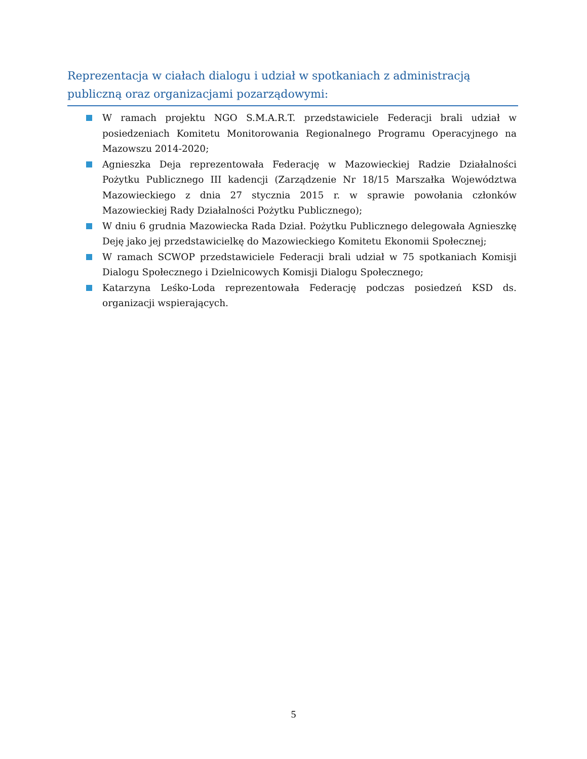Reprezentacja w ciałach dialogu i udział w spotkaniach z administracją publiczną oraz organizacjami pozarządowymi:
W ramach projektu NGO S.M.A.R.T. przedstawiciele Federacji brali udział w posiedzeniach Komitetu Monitorowania Regionalnego Programu Operacyjnego na Mazowszu 2014-2020;
Agnieszka Deja reprezentowała Federację w Mazowieckiej Radzie Działalności Pożytku Publicznego III kadencji (Zarządzenie Nr 18/15 Marszałka Województwa Mazowieckiego z dnia 27 stycznia 2015 r. w sprawie powołania członków Mazowieckiej Rady Działalności Pożytku Publicznego);
W dniu 6 grudnia Mazowiecka Rada Dział. Pożytku Publicznego delegowała Agnieszkę Deję jako jej przedstawicielkę do Mazowieckiego Komitetu Ekonomii Społecznej;
W ramach SCWOP przedstawiciele Federacji brali udział w 75 spotkaniach Komisji Dialogu Społecznego i Dzielnicowych Komisji Dialogu Społecznego;
Katarzyna Leśko-Loda reprezentowała Federację podczas posiedzeń KSD ds. organizacji wspierających.
5